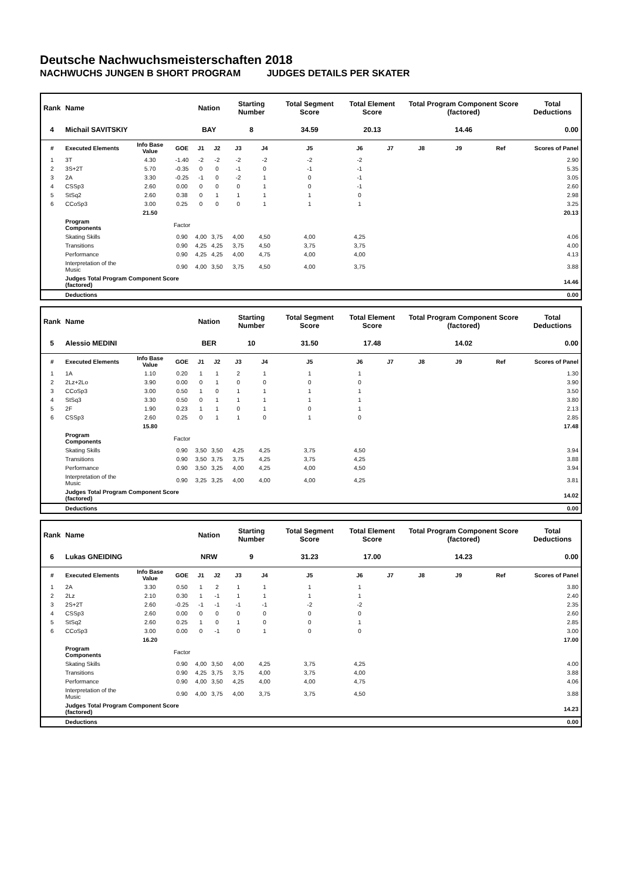Deutsche Nachwuchsmeisterschaften 2018
NACHWUCHS JUNGEN B SHORT PROGRAM JUDGES DETAILS PER SKATER
| Rank | Name | | | Nation | | Starting Number | | Total Segment Score | Total Element Score | | Total Program Component Score (factored) | | | Total Deductions |
| --- | --- | --- | --- | --- | --- | --- | --- | --- | --- | --- | --- | --- | --- | --- |
| 4 | Michail SAVITSKIY | | | BAY | | 8 | | 34.59 | 20.13 | | 14.46 | | | 0.00 |
| # | Executed Elements | Info Base Value | GOE | J1 | J2 | J3 | J4 | J5 | J6 | J7 | J8 | J9 | Ref | Scores of Panel |
| 1 | 3T | 4.30 | -1.40 | -2 | -2 | -2 | -2 | -2 | -2 | | | | | 2.90 |
| 2 | 3S+2T | 5.70 | -0.35 | 0 | 0 | -1 | 0 | -1 | -1 | | | | | 5.35 |
| 3 | 2A | 3.30 | -0.25 | -1 | 0 | -2 | 1 | 0 | -1 | | | | | 3.05 |
| 4 | CSSp3 | 2.60 | 0.00 | 0 | 0 | 0 | 1 | 0 | -1 | | | | | 2.60 |
| 5 | StSq2 | 2.60 | 0.38 | 0 | 1 | 1 | 1 | 1 | 0 | | | | | 2.98 |
| 6 | CCoSp3 | 3.00 | 0.25 | 0 | 0 | 0 | 1 | 1 | 1 | | | | | 3.25 |
| | | 21.50 | | | | | | | | | | | | 20.13 |
| | Program Components | | Factor | | | | | | | | | | | |
| | Skating Skills | | 0.90 | 4,00 | 3,75 | 4,00 | 4,50 | 4,00 | 4,25 | | | | | 4.06 |
| | Transitions | | 0.90 | 4,25 | 4,25 | 3,75 | 4,50 | 3,75 | 3,75 | | | | | 4.00 |
| | Performance | | 0.90 | 4,25 | 4,25 | 4,00 | 4,75 | 4,00 | 4,00 | | | | | 4.13 |
| | Interpretation of the Music | | 0.90 | 4,00 | 3,50 | 3,75 | 4,50 | 4,00 | 3,75 | | | | | 3.88 |
| | Judges Total Program Component Score (factored) | | | | | | | | | | | | | 14.46 |
| | Deductions | | | | | | | | | | | | | 0.00 |
| Rank | Name | | | Nation | | Starting Number | | Total Segment Score | Total Element Score | | Total Program Component Score (factored) | | | Total Deductions |
| --- | --- | --- | --- | --- | --- | --- | --- | --- | --- | --- | --- | --- | --- | --- |
| 5 | Alessio MEDINI | | | BER | | 10 | | 31.50 | 17.48 | | 14.02 | | | 0.00 |
| # | Executed Elements | Info Base Value | GOE | J1 | J2 | J3 | J4 | J5 | J6 | J7 | J8 | J9 | Ref | Scores of Panel |
| 1 | 1A | 1.10 | 0.20 | 1 | 1 | 2 | 1 | 1 | 1 | | | | | 1.30 |
| 2 | 2Lz+2Lo | 3.90 | 0.00 | 0 | 1 | 0 | 0 | 0 | 0 | | | | | 3.90 |
| 3 | CCoSp3 | 3.00 | 0.50 | 1 | 0 | 1 | 1 | 1 | 1 | | | | | 3.50 |
| 4 | StSq3 | 3.30 | 0.50 | 0 | 1 | 1 | 1 | 1 | 1 | | | | | 3.80 |
| 5 | 2F | 1.90 | 0.23 | 1 | 1 | 0 | 1 | 0 | 1 | | | | | 2.13 |
| 6 | CSSp3 | 2.60 | 0.25 | 0 | 1 | 1 | 0 | 1 | 0 | | | | | 2.85 |
| | | 15.80 | | | | | | | | | | | | 17.48 |
| | Program Components | | Factor | | | | | | | | | | | |
| | Skating Skills | | 0.90 | 3,50 | 3,50 | 4,25 | 4,25 | 3,75 | 4,50 | | | | | 3.94 |
| | Transitions | | 0.90 | 3,50 | 3,75 | 3,75 | 4,25 | 3,75 | 4,25 | | | | | 3.88 |
| | Performance | | 0.90 | 3,50 | 3,25 | 4,00 | 4,25 | 4,00 | 4,50 | | | | | 3.94 |
| | Interpretation of the Music | | 0.90 | 3,25 | 3,25 | 4,00 | 4,00 | 4,00 | 4,25 | | | | | 3.81 |
| | Judges Total Program Component Score (factored) | | | | | | | | | | | | | 14.02 |
| | Deductions | | | | | | | | | | | | | 0.00 |
| Rank | Name | | | Nation | | Starting Number | | Total Segment Score | Total Element Score | | Total Program Component Score (factored) | | | Total Deductions |
| --- | --- | --- | --- | --- | --- | --- | --- | --- | --- | --- | --- | --- | --- | --- |
| 6 | Lukas GNEIDING | | | NRW | | 9 | | 31.23 | 17.00 | | 14.23 | | | 0.00 |
| # | Executed Elements | Info Base Value | GOE | J1 | J2 | J3 | J4 | J5 | J6 | J7 | J8 | J9 | Ref | Scores of Panel |
| 1 | 2A | 3.30 | 0.50 | 1 | 2 | 1 | 1 | 1 | 1 | | | | | 3.80 |
| 2 | 2Lz | 2.10 | 0.30 | 1 | -1 | 1 | 1 | 1 | 1 | | | | | 2.40 |
| 3 | 2S+2T | 2.60 | -0.25 | -1 | -1 | -1 | -1 | -2 | -2 | | | | | 2.35 |
| 4 | CSSp3 | 2.60 | 0.00 | 0 | 0 | 0 | 0 | 0 | 0 | | | | | 2.60 |
| 5 | StSq2 | 2.60 | 0.25 | 1 | 0 | 1 | 0 | 0 | 1 | | | | | 2.85 |
| 6 | CCoSp3 | 3.00 | 0.00 | 0 | -1 | 0 | 1 | 0 | 0 | | | | | 3.00 |
| | | 16.20 | | | | | | | | | | | | 17.00 |
| | Program Components | | Factor | | | | | | | | | | | |
| | Skating Skills | | 0.90 | 4,00 | 3,50 | 4,00 | 4,25 | 3,75 | 4,25 | | | | | 4.00 |
| | Transitions | | 0.90 | 4,25 | 3,75 | 3,75 | 4,00 | 3,75 | 4,00 | | | | | 3.88 |
| | Performance | | 0.90 | 4,00 | 3,50 | 4,25 | 4,00 | 4,00 | 4,75 | | | | | 4.06 |
| | Interpretation of the Music | | 0.90 | 4,00 | 3,75 | 4,00 | 3,75 | 3,75 | 4,50 | | | | | 3.88 |
| | Judges Total Program Component Score (factored) | | | | | | | | | | | | | 14.23 |
| | Deductions | | | | | | | | | | | | | 0.00 |